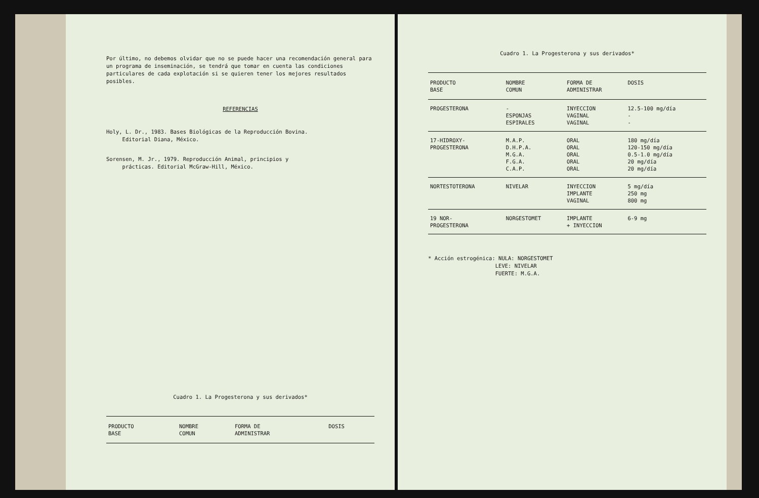Por último, no debemos olvidar que no se puede hacer una recomendación general para un programa de inseminación, se tendrá que tomar en cuenta las condiciones particulares de cada explotación si se quieren tener los mejores resultados posibles.
REFERENCIAS
Holy, L. Dr., 1983. Bases Biológicas de la Reproducción Bovina.
Editorial Diana, México.
Sorensen, M. Jr., 1979. Reproducción Animal, principios y
prácticas. Editorial McGraw-Hill, México.
Cuadro 1. La Progesterona y sus derivados*
| PRODUCTO BASE | NOMBRE COMUN | FORMA DE ADMINISTRAR | DOSIS |
| --- | --- | --- | --- |
Cuadro 1. La Progesterona y sus derivados*
| PRODUCTO BASE | NOMBRE COMUN | FORMA DE ADMINISTRAR | DOSIS |
| --- | --- | --- | --- |
| PROGESTERONA | - ESPONJAS ESPIRALES | INYECCION VAGINAL VAGINAL | 12.5-100 mg/día - - |
| 17-HIDROXY- PROGESTERONA | M.A.P. D.H.P.A. M.G.A. F.G.A. C.A.P. | ORAL ORAL ORAL ORAL ORAL | 180 mg/día 120-150 mg/día 0.5-1.0 mg/día 20 mg/día 20 mg/día |
| NORTESTOTERONA | NIVELAR | INYECCION IMPLANTE VAGINAL | 5 mg/día 250 mg 800 mg |
| 19 NOR- PROGESTERONA | NORGESTOMET | IMPLANTE + INYECCION | 6-9 mg |
* Acción estrogénica: NULA: NORGESTOMET
LEVE: NIVELAR
FUERTE: M.G.A.